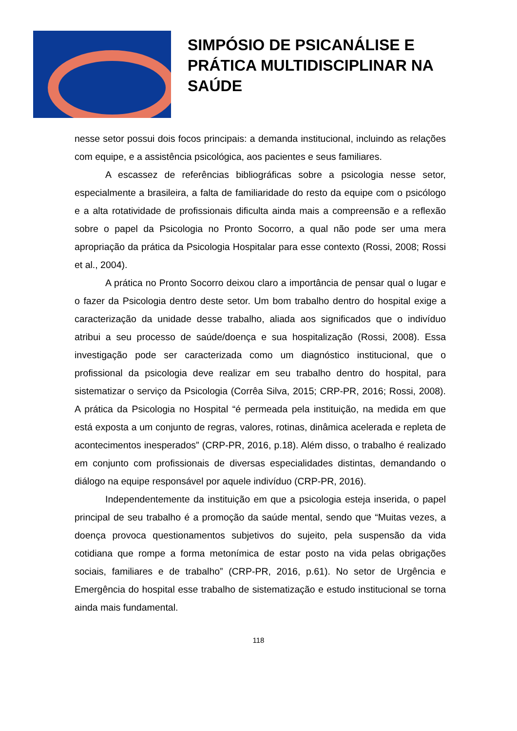SIMPÓSIO DE PSICANÁLISE E
PRÁTICA MULTIDISCIPLINAR NA
SAÚDE
nesse setor possui dois focos principais: a demanda institucional, incluindo as relações com equipe, e a assistência psicológica, aos pacientes e seus familiares.
A escassez de referências bibliográficas sobre a psicologia nesse setor, especialmente a brasileira, a falta de familiaridade do resto da equipe com o psicólogo e a alta rotatividade de profissionais dificulta ainda mais a compreensão e a reflexão sobre o papel da Psicologia no Pronto Socorro, a qual não pode ser uma mera apropriação da prática da Psicologia Hospitalar para esse contexto (Rossi, 2008; Rossi et al., 2004).
A prática no Pronto Socorro deixou claro a importância de pensar qual o lugar e o fazer da Psicologia dentro deste setor. Um bom trabalho dentro do hospital exige a caracterização da unidade desse trabalho, aliada aos significados que o indivíduo atribui a seu processo de saúde/doença e sua hospitalização (Rossi, 2008). Essa investigação pode ser caracterizada como um diagnóstico institucional, que o profissional da psicologia deve realizar em seu trabalho dentro do hospital, para sistematizar o serviço da Psicologia (Corrêa Silva, 2015; CRP-PR, 2016; Rossi, 2008). A prática da Psicologia no Hospital “é permeada pela instituição, na medida em que está exposta a um conjunto de regras, valores, rotinas, dinâmica acelerada e repleta de acontecimentos inesperados” (CRP-PR, 2016, p.18). Além disso, o trabalho é realizado em conjunto com profissionais de diversas especialidades distintas, demandando o diálogo na equipe responsável por aquele indivíduo (CRP-PR, 2016).
Independentemente da instituição em que a psicologia esteja inserida, o papel principal de seu trabalho é a promoção da saúde mental, sendo que “Muitas vezes, a doença provoca questionamentos subjetivos do sujeito, pela suspensão da vida cotidiana que rompe a forma metonímica de estar posto na vida pelas obrigações sociais, familiares e de trabalho” (CRP-PR, 2016, p.61). No setor de Urgência e Emergência do hospital esse trabalho de sistematização e estudo institucional se torna ainda mais fundamental.
118